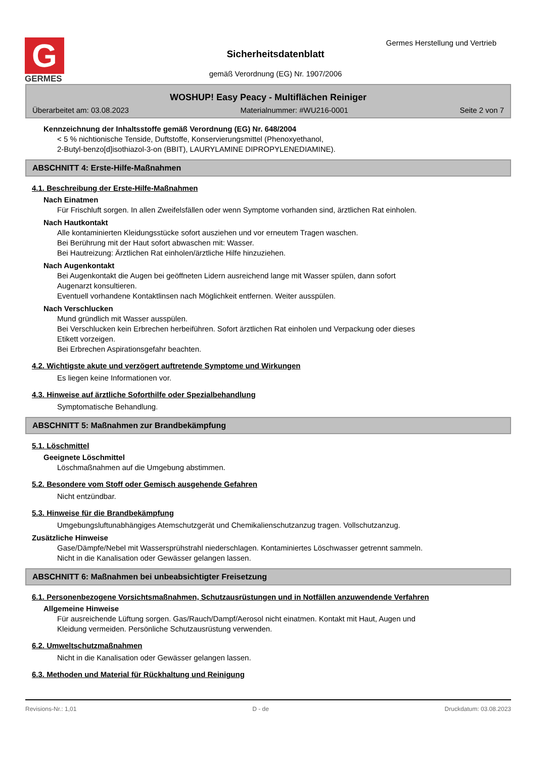G
GERMES
Germes Herstellung und Vertrieb
Sicherheitsdatenblatt
gemäß Verordnung (EG) Nr. 1907/2006
WOSHUP! Easy Peacy - Multiflächen Reiniger
Überarbeitet am: 03.08.2023 Materialnummer: #WU216-0001 Seite 2 von 7
Kennzeichnung der Inhaltsstoffe gemäß Verordnung (EG) Nr. 648/2004
< 5 % nichtionische Tenside, Duftstoffe, Konservierungsmittel (Phenoxyethanol,
2-Butyl-benzo[d]isothiazol-3-on (BBIT), LAURYLAMINE DIPROPYLENEDIAMINE).
ABSCHNITT 4: Erste-Hilfe-Maßnahmen
4.1. Beschreibung der Erste-Hilfe-Maßnahmen
Nach Einatmen
Für Frischluft sorgen. In allen Zweifelsfällen oder wenn Symptome vorhanden sind, ärztlichen Rat einholen.
Nach Hautkontakt
Alle kontaminierten Kleidungsstücke sofort ausziehen und vor erneutem Tragen waschen.
Bei Berührung mit der Haut sofort abwaschen mit: Wasser.
Bei Hautreizung: Ärztlichen Rat einholen/ärztliche Hilfe hinzuziehen.
Nach Augenkontakt
Bei Augenkontakt die Augen bei geöffneten Lidern ausreichend lange mit Wasser spülen, dann sofort
Augenarzt konsultieren.
Eventuell vorhandene Kontaktlinsen nach Möglichkeit entfernen. Weiter ausspülen.
Nach Verschlucken
Mund gründlich mit Wasser ausspülen.
Bei Verschlucken kein Erbrechen herbeiführen. Sofort ärztlichen Rat einholen und Verpackung oder dieses
Etikett vorzeigen.
Bei Erbrechen Aspirationsgefahr beachten.
4.2. Wichtigste akute und verzögert auftretende Symptome und Wirkungen
Es liegen keine Informationen vor.
4.3. Hinweise auf ärztliche Soforthilfe oder Spezialbehandlung
Symptomatische Behandlung.
ABSCHNITT 5: Maßnahmen zur Brandbekämpfung
5.1. Löschmittel
Geeignete Löschmittel
Löschmaßnahmen auf die Umgebung abstimmen.
5.2. Besondere vom Stoff oder Gemisch ausgehende Gefahren
Nicht entzündbar.
5.3. Hinweise für die Brandbekämpfung
Umgebungsluftunabhängiges Atemschutzgerät und Chemikalienschutzanzug tragen. Vollschutzanzug.
Zusätzliche Hinweise
Gase/Dämpfe/Nebel mit Wassersprühstrahl niederschlagen. Kontaminiertes Löschwasser getrennt sammeln.
Nicht in die Kanalisation oder Gewässer gelangen lassen.
ABSCHNITT 6: Maßnahmen bei unbeabsichtigter Freisetzung
6.1. Personenbezogene Vorsichtsmaßnahmen, Schutzausrüstungen und in Notfällen anzuwendende Verfahren
Allgemeine Hinweise
Für ausreichende Lüftung sorgen. Gas/Rauch/Dampf/Aerosol nicht einatmen. Kontakt mit Haut, Augen und
Kleidung vermeiden. Persönliche Schutzausrüstung verwenden.
6.2. Umweltschutzmaßnahmen
Nicht in die Kanalisation oder Gewässer gelangen lassen.
6.3. Methoden und Material für Rückhaltung und Reinigung
Revisions-Nr.: 1,01 D - de Druckdatum: 03.08.2023